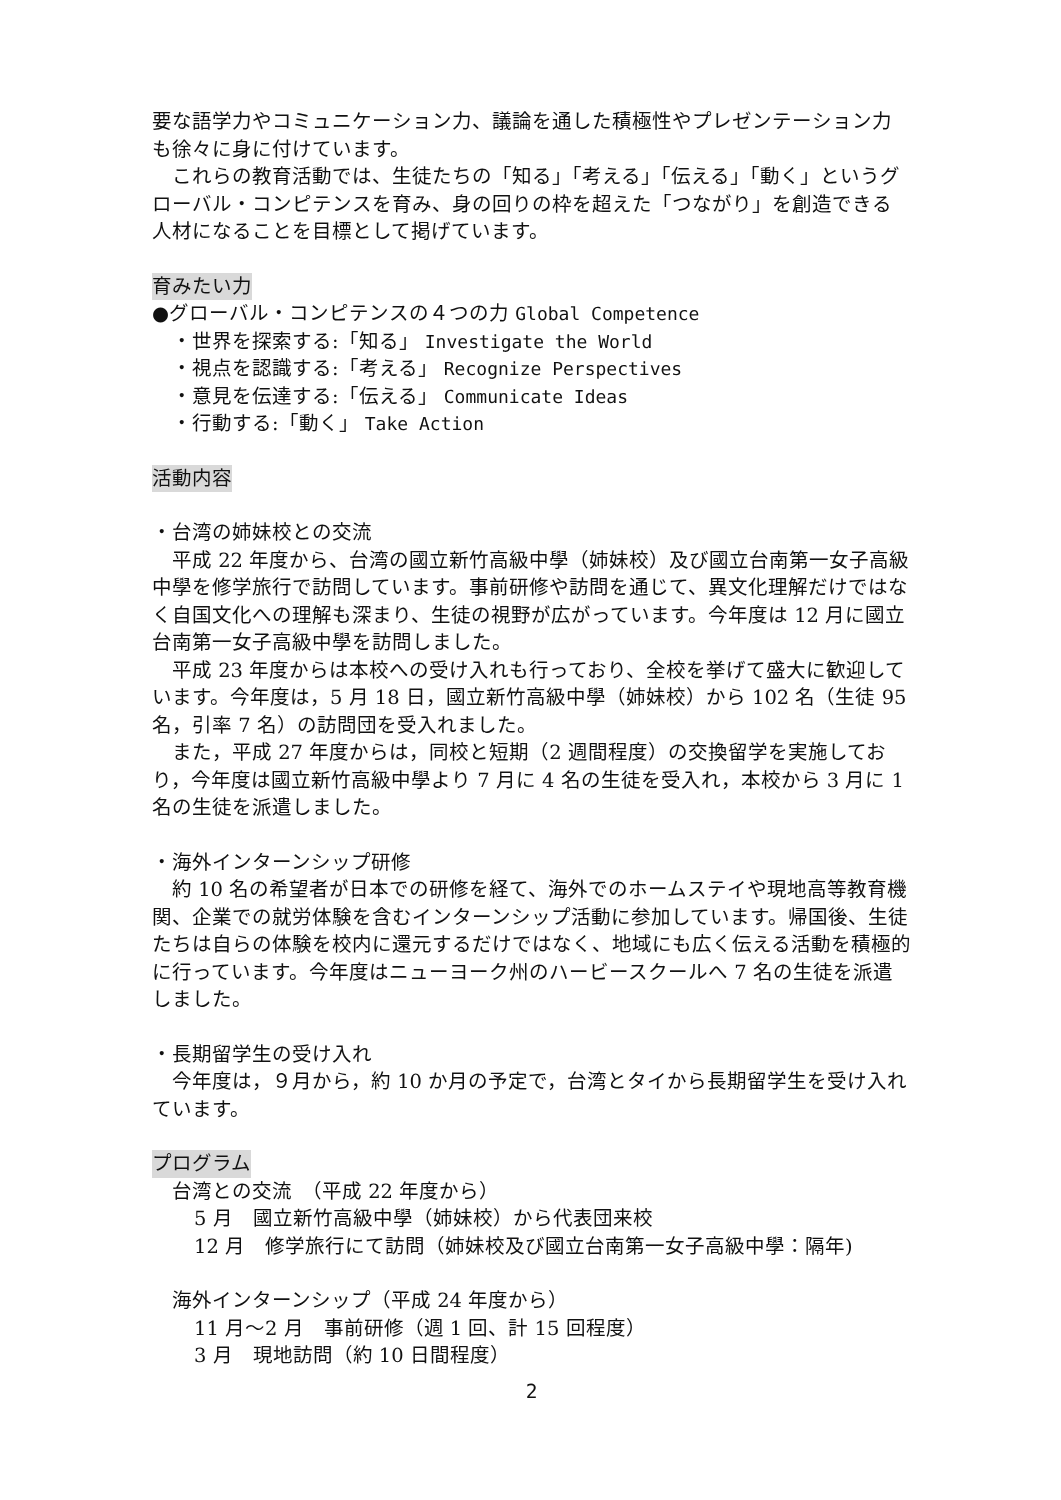要な語学力やコミュニケーション力、議論を通した積極性やプレゼンテーション力も徐々に身に付けています。
　これらの教育活動では、生徒たちの「知る」「考える」「伝える」「動く」というグローバル・コンピテンスを育み、身の回りの枠を超えた「つながり」を創造できる人材になることを目標として掲げています。
育みたい力
●グローバル・コンピテンスの４つの力 Global Competence
・世界を探索する:「知る」 Investigate the World
・視点を認識する:「考える」 Recognize Perspectives
・意見を伝達する:「伝える」 Communicate Ideas
・行動する:「動く」 Take Action
活動内容
・台湾の姉妹校との交流
　平成 22 年度から、台湾の國立新竹高級中學（姉妹校）及び國立台南第一女子高級中學を修学旅行で訪問しています。事前研修や訪問を通じて、異文化理解だけではなく自国文化への理解も深まり、生徒の視野が広がっています。今年度は 12 月に國立台南第一女子高級中學を訪問しました。
　平成 23 年度からは本校への受け入れも行っており、全校を挙げて盛大に歓迎しています。今年度は，5 月 18 日，國立新竹高級中學（姉妹校）から 102 名（生徒 95 名，引率 7 名）の訪問団を受入れました。
　また，平成 27 年度からは，同校と短期（2 週間程度）の交換留学を実施しており，今年度は國立新竹高級中學より 7 月に 4 名の生徒を受入れ，本校から 3 月に 1 名の生徒を派遣しました。
・海外インターンシップ研修
　約 10 名の希望者が日本での研修を経て、海外でのホームステイや現地高等教育機関、企業での就労体験を含むインターンシップ活動に参加しています。帰国後、生徒たちは自らの体験を校内に還元するだけではなく、地域にも広く伝える活動を積極的に行っています。今年度はニューヨーク州のハービースクールへ 7 名の生徒を派遣しました。
・長期留学生の受け入れ
　今年度は，９月から，約 10 か月の予定で，台湾とタイから長期留学生を受け入れています。
プログラム
台湾との交流　（平成 22 年度から）
5 月　國立新竹高級中學（姉妹校）から代表団来校
12 月　修学旅行にて訪問（姉妹校及び國立台南第一女子高級中學：隔年)
海外インターンシップ（平成 24 年度から）
11 月～2 月　事前研修（週 1 回、計 15 回程度）
3 月　現地訪問（約 10 日間程度）
2